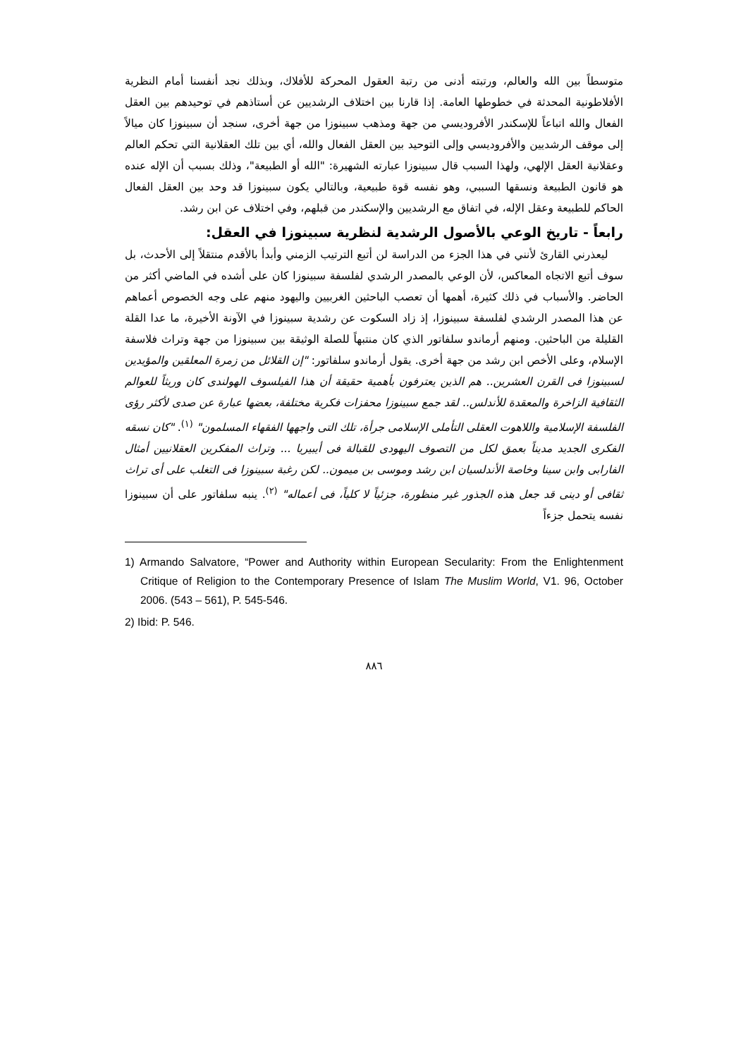متوسطاً بين الله والعالم، ورتبته أدنى من رتبة العقول المحركة للأفلاك، وبذلك نجد أنفسنا أمام النظرية الأفلاطونية المحدثة في خطوطها العامة. إذا قارنا بين اختلاف الرشديين عن أستاذهم في توحيدهم بين العقل الفعال والله اتباعاً للإسكندر الأفروديسي من جهة ومذهب سبينوزا من جهة أخرى، سنجد أن سبينوزا كان ميالاً إلى موقف الرشديين والأفروديسي وإلى التوحيد بين العقل الفعال والله، أي بين تلك العقلانية التي تحكم العالم وعقلانية العقل الإلهي، ولهذا السبب قال سبينوزا عبارته الشهيرة: "الله أو الطبيعة"، وذلك بسبب أن الإله عنده هو قانون الطبيعة ونسقها السببي، وهو نفسه قوة طبيعية، وبالتالي يكون سبينوزا قد وحد بين العقل الفعال الحاكم للطبيعة وعقل الإله، في اتفاق مع الرشديين والإسكندر من قبلهم، وفي اختلاف عن ابن رشد.
رابعاً - تاريخ الوعي بالأصول الرشدية لنظرية سبينوزا في العقل:
ليعذرني القارئ لأنني في هذا الجزء من الدراسة لن أتبع الترتيب الزمني وأبدأ بالأقدم منتقلاً إلى الأحدث، بل سوف أتبع الاتجاه المعاكس، لأن الوعي بالمصدر الرشدي لفلسفة سبينوزا كان على أشده في الماضي أكثر من الحاضر. والأسباب في ذلك كثيرة، أهمها أن تعصب الباحثين الغربيين واليهود منهم على وجه الخصوص أعماهم عن هذا المصدر الرشدي لفلسفة سبينوزا، إذ زاد السكوت عن رشدية سبينوزا في الآونة الأخيرة، ما عدا القلة القليلة من الباحثين. ومنهم أرماندو سلفاتور الذي كان منتبهاً للصلة الوثيقة بين سبينوزا من جهة وتراث فلاسفة الإسلام، وعلى الأخص ابن رشد من جهة أخرى. يقول أرماندو سلفاتور: "إن القلائل من زمرة المعلقين والمؤيدين لسبينوزا فى القرن العشرين.. هم الذين يعترفون بأهمية حقيقة أن هذا الفيلسوف الهولندى كان وريثاً للعوالم الثقافية الزاخرة والمعقدة للأندلس.. لقد جمع سبينوزا محفزات فكرية مختلفة، بعضها عبارة عن صدى لأكثر رؤى الفلسفة الإسلامية واللاهوت العقلى التأملى الإسلامى جرأة، تلك التى واجهها الفقهاء المسلمون" <sup>(١)</sup>. "كان نسقه الفكرى الجديد مديناً بعمق لكل من التصوف اليهودى للقبالة فى أيبيريا ... وتراث المفكرين العقلانيين أمثال الفارابى وابن سينا وخاصة الأندلسيان ابن رشد وموسى بن ميمون.. لكن رغبة سبينوزا فى التغلب على أى تراث ثقافى أو دينى قد جعل هذه الجذور غير منظورة، جزئياً لا كلياً، فى أعماله" <sup>(٢)</sup>. ينبه سلفاتور على أن سبينوزا نفسه يتحمل جزءاً
1) Armando Salvatore, “Power and Authority within European Secularity: From the Enlightenment Critique of Religion to the Contemporary Presence of Islam The Muslim World, V1. 96, October 2006. (543 – 561), P. 545-546.
2) Ibid: P. 546.
٨٨٦